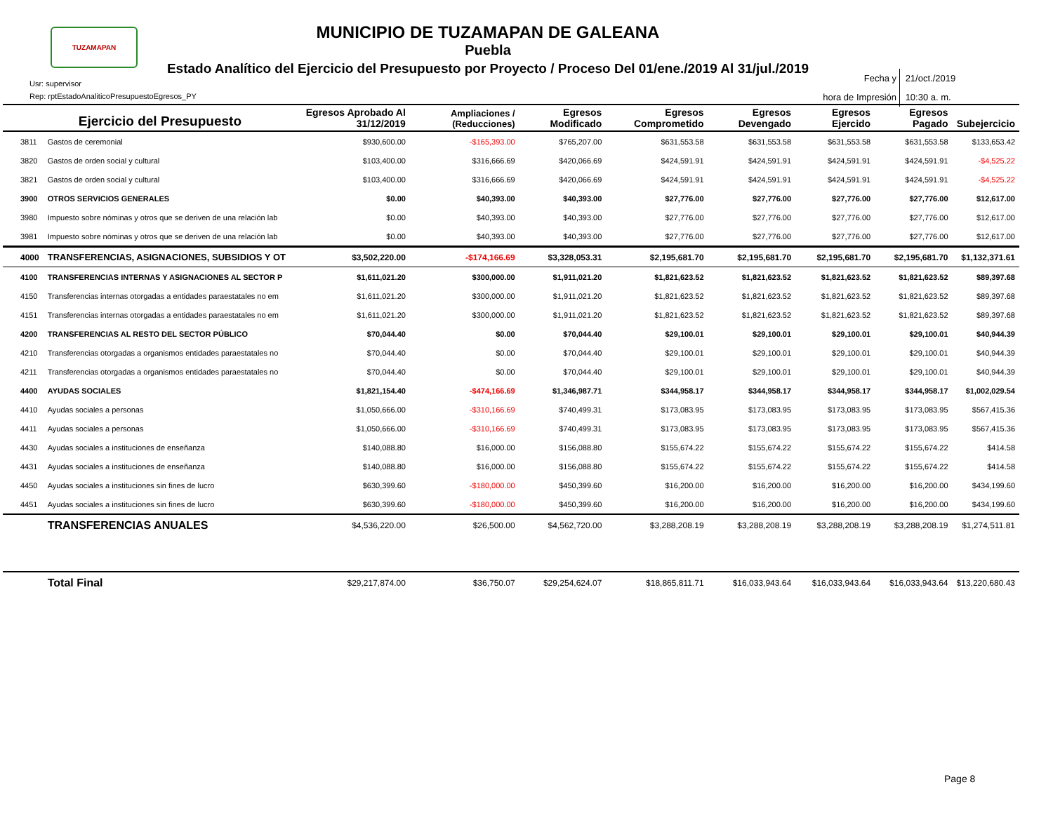TUZAMAPAN
MUNICIPIO DE TUZAMAPAN DE GALEANA
Puebla
Estado Analítico del Ejercicio del Presupuesto por Proyecto / Proceso Del 01/ene./2019 Al 31/jul./2019
Usr: supervisor
Rep: rptEstadoAnaliticoPresupuestoEgresos_PY
Fecha y
hora de Impresión 21/oct./2019
10:30 a. m.
| | Ejercicio del Presupuesto | Egresos Aprobado Al 31/12/2019 | Ampliaciones / (Reducciones) | Egresos Modificado | Egresos Comprometido | Egresos Devengado | Egresos Ejercido | Egresos Pagado | Subejercicio |
| --- | --- | --- | --- | --- | --- | --- | --- | --- | --- |
| 3811 | Gastos de ceremonial | $930,600.00 | -$165,393.00 | $765,207.00 | $631,553.58 | $631,553.58 | $631,553.58 | $631,553.58 | $133,653.42 |
| 3820 | Gastos de orden social y cultural | $103,400.00 | $316,666.69 | $420,066.69 | $424,591.91 | $424,591.91 | $424,591.91 | $424,591.91 | -$4,525.22 |
| 3821 | Gastos de orden social y cultural | $103,400.00 | $316,666.69 | $420,066.69 | $424,591.91 | $424,591.91 | $424,591.91 | $424,591.91 | -$4,525.22 |
| 3900 | OTROS SERVICIOS GENERALES | $0.00 | $40,393.00 | $40,393.00 | $27,776.00 | $27,776.00 | $27,776.00 | $27,776.00 | $12,617.00 |
| 3980 | Impuesto sobre nóminas y otros que se deriven de una relación lab | $0.00 | $40,393.00 | $40,393.00 | $27,776.00 | $27,776.00 | $27,776.00 | $27,776.00 | $12,617.00 |
| 3981 | Impuesto sobre nóminas y otros que se deriven de una relación lab | $0.00 | $40,393.00 | $40,393.00 | $27,776.00 | $27,776.00 | $27,776.00 | $27,776.00 | $12,617.00 |
| 4000 | TRANSFERENCIAS, ASIGNACIONES, SUBSIDIOS Y OT | $3,502,220.00 | -$174,166.69 | $3,328,053.31 | $2,195,681.70 | $2,195,681.70 | $2,195,681.70 | $2,195,681.70 | $1,132,371.61 |
| 4100 | TRANSFERENCIAS INTERNAS Y ASIGNACIONES AL SECTOR P | $1,611,021.20 | $300,000.00 | $1,911,021.20 | $1,821,623.52 | $1,821,623.52 | $1,821,623.52 | $1,821,623.52 | $89,397.68 |
| 4150 | Transferencias internas otorgadas a entidades paraestatales no em | $1,611,021.20 | $300,000.00 | $1,911,021.20 | $1,821,623.52 | $1,821,623.52 | $1,821,623.52 | $1,821,623.52 | $89,397.68 |
| 4151 | Transferencias internas otorgadas a entidades paraestatales no em | $1,611,021.20 | $300,000.00 | $1,911,021.20 | $1,821,623.52 | $1,821,623.52 | $1,821,623.52 | $1,821,623.52 | $89,397.68 |
| 4200 | TRANSFERENCIAS AL RESTO DEL SECTOR PÚBLICO | $70,044.40 | $0.00 | $70,044.40 | $29,100.01 | $29,100.01 | $29,100.01 | $29,100.01 | $40,944.39 |
| 4210 | Transferencias otorgadas a organismos entidades paraestatales no | $70,044.40 | $0.00 | $70,044.40 | $29,100.01 | $29,100.01 | $29,100.01 | $29,100.01 | $40,944.39 |
| 4211 | Transferencias otorgadas a organismos entidades paraestatales no | $70,044.40 | $0.00 | $70,044.40 | $29,100.01 | $29,100.01 | $29,100.01 | $29,100.01 | $40,944.39 |
| 4400 | AYUDAS SOCIALES | $1,821,154.40 | -$474,166.69 | $1,346,987.71 | $344,958.17 | $344,958.17 | $344,958.17 | $344,958.17 | $1,002,029.54 |
| 4410 | Ayudas sociales a personas | $1,050,666.00 | -$310,166.69 | $740,499.31 | $173,083.95 | $173,083.95 | $173,083.95 | $173,083.95 | $567,415.36 |
| 4411 | Ayudas sociales a personas | $1,050,666.00 | -$310,166.69 | $740,499.31 | $173,083.95 | $173,083.95 | $173,083.95 | $173,083.95 | $567,415.36 |
| 4430 | Ayudas sociales a instituciones de enseñanza | $140,088.80 | $16,000.00 | $156,088.80 | $155,674.22 | $155,674.22 | $155,674.22 | $155,674.22 | $414.58 |
| 4431 | Ayudas sociales a instituciones de enseñanza | $140,088.80 | $16,000.00 | $156,088.80 | $155,674.22 | $155,674.22 | $155,674.22 | $155,674.22 | $414.58 |
| 4450 | Ayudas sociales a instituciones sin fines de lucro | $630,399.60 | -$180,000.00 | $450,399.60 | $16,200.00 | $16,200.00 | $16,200.00 | $16,200.00 | $434,199.60 |
| 4451 | Ayudas sociales a instituciones sin fines de lucro | $630,399.60 | -$180,000.00 | $450,399.60 | $16,200.00 | $16,200.00 | $16,200.00 | $16,200.00 | $434,199.60 |
| | TRANSFERENCIAS ANUALES | $4,536,220.00 | $26,500.00 | $4,562,720.00 | $3,288,208.19 | $3,288,208.19 | $3,288,208.19 | $3,288,208.19 | $1,274,511.81 |
| | Total Final | $29,217,874.00 | $36,750.07 | $29,254,624.07 | $18,865,811.71 | $16,033,943.64 | $16,033,943.64 | $16,033,943.64 | $13,220,680.43 |
Page 8